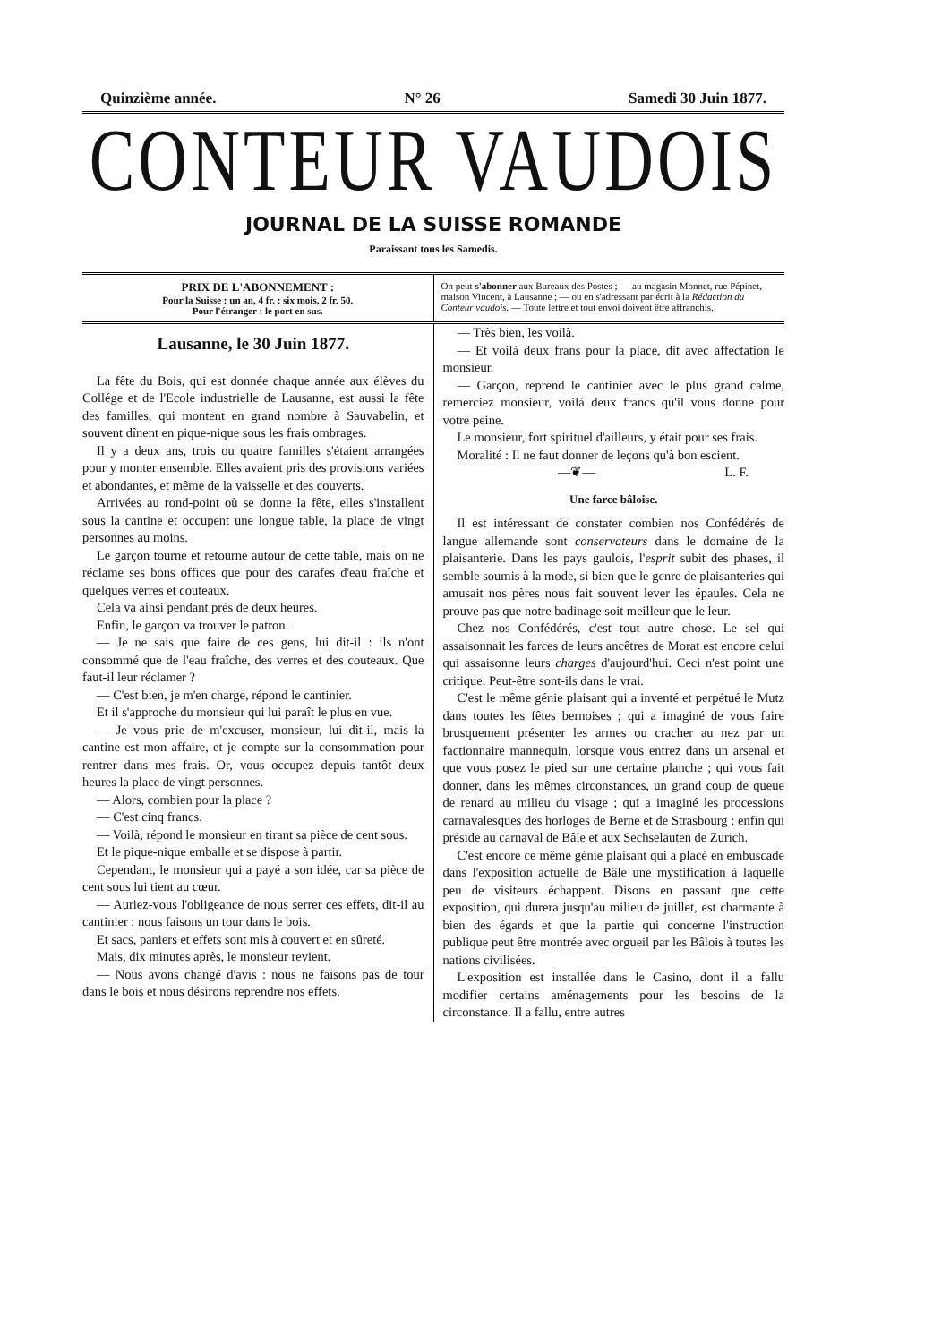Quinzième année. N° 26 Samedi 30 Juin 1877.
CONTEUR VAUDOIS
JOURNAL DE LA SUISSE ROMANDE
Paraissant tous les Samedis.
PRIX DE L'ABONNEMENT :
Pour la Suisse : un an, 4 fr. ; six mois, 2 fr. 50.
Pour l'étranger : le port en sus.
On peut s'abonner aux Bureaux des Postes ; — au magasin Monnet, rue Pépinet, maison Vincent, à Lausanne ; — ou en s'adressant par écrit à la Rédaction du Conteur vaudois. — Toute lettre et tout envoi doivent être affranchis.
Lausanne, le 30 Juin 1877.
La fête du Bois, qui est donnée chaque année aux élèves du Collége et de l'Ecole industrielle de Lausanne, est aussi la fête des familles, qui montent en grand nombre à Sauvabelin, et souvent dînent en pique-nique sous les frais ombrages.
Il y a deux ans, trois ou quatre familles s'étaient arrangées pour y monter ensemble. Elles avaient pris des provisions variées et abondantes, et même de la vaisselle et des couverts.
Arrivées au rond-point où se donne la fête, elles s'installent sous la cantine et occupent une longue table, la place de vingt personnes au moins.
Le garçon tourne et retourne autour de cette table, mais on ne réclame ses bons offices que pour des carafes d'eau fraîche et quelques verres et couteaux.
Cela va ainsi pendant près de deux heures.
Enfin, le garçon va trouver le patron.
— Je ne sais que faire de ces gens, lui dit-il : ils n'ont consommé que de l'eau fraîche, des verres et des couteaux. Que faut-il leur réclamer ?
— C'est bien, je m'en charge, répond le cantinier.
Et il s'approche du monsieur qui lui paraît le plus en vue.
— Je vous prie de m'excuser, monsieur, lui dit-il, mais la cantine est mon affaire, et je compte sur la consommation pour rentrer dans mes frais. Or, vous occupez depuis tantôt deux heures la place de vingt personnes.
— Alors, combien pour la place ?
— C'est cinq francs.
— Voilà, répond le monsieur en tirant sa pièce de cent sous.
Et le pique-nique emballe et se dispose à partir.
Cependant, le monsieur qui a payé a son idée, car sa pièce de cent sous lui tient au cœur.
— Auriez-vous l'obligeance de nous serrer ces effets, dit-il au cantinier : nous faisons un tour dans le bois.
Et sacs, paniers et effets sont mis à couvert et en sûreté.
Mais, dix minutes après, le monsieur revient.
— Nous avons changé d'avis : nous ne faisons pas de tour dans le bois et nous désirons reprendre nos effets.
— Très bien, les voilà.
— Et voilà deux frans pour la place, dit avec affectation le monsieur.
— Garçon, reprend le cantinier avec le plus grand calme, remerciez monsieur, voilà deux francs qu'il vous donne pour votre peine.
Le monsieur, fort spirituel d'ailleurs, y était pour ses frais.
Moralité : Il ne faut donner de leçons qu'à bon escient. L. F.
—❦—
Une farce bâloise.
Il est intéressant de constater combien nos Confédérés de langue allemande sont conservateurs dans le domaine de la plaisanterie. Dans les pays gaulois, l'esprit subit des phases, il semble soumis à la mode, si bien que le genre de plaisanteries qui amusait nos pères nous fait souvent lever les épaules. Cela ne prouve pas que notre badinage soit meilleur que le leur.
Chez nos Confédérés, c'est tout autre chose. Le sel qui assaisonnait les farces de leurs ancêtres de Morat est encore celui qui assaisonne leurs charges d'aujourd'hui. Ceci n'est point une critique. Peut-être sont-ils dans le vrai.
C'est le même génie plaisant qui a inventé et perpétué le Mutz dans toutes les fêtes bernoises ; qui a imaginé de vous faire brusquement présenter les armes ou cracher au nez par un factionnaire mannequin, lorsque vous entrez dans un arsenal et que vous posez le pied sur une certaine planche ; qui vous fait donner, dans les mêmes circonstances, un grand coup de queue de renard au milieu du visage ; qui a imaginé les processions carnavalesques des horloges de Berne et de Strasbourg ; enfin qui préside au carnaval de Bâle et aux Sechseläuten de Zurich.
C'est encore ce même génie plaisant qui a placé en embuscade dans l'exposition actuelle de Bâle une mystification à laquelle peu de visiteurs échappent. Disons en passant que cette exposition, qui durera jusqu'au milieu de juillet, est charmante à bien des égards et que la partie qui concerne l'instruction publique peut être montrée avec orgueil par les Bâlois à toutes les nations civilisées.
L'exposition est installée dans le Casino, dont il a fallu modifier certains aménagements pour les besoins de la circonstance. Il a fallu, entre autres